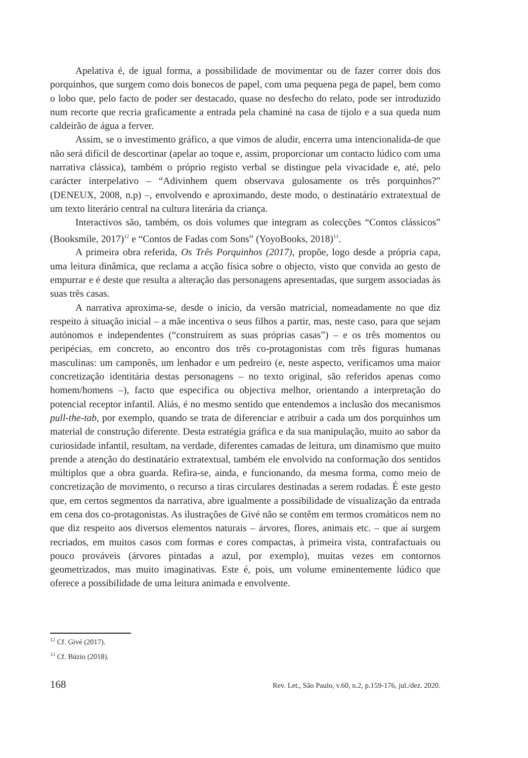Apelativa é, de igual forma, a possibilidade de movimentar ou de fazer correr dois dos porquinhos, que surgem como dois bonecos de papel, com uma pequena pega de papel, bem como o lobo que, pelo facto de poder ser destacado, quase no desfecho do relato, pode ser introduzido num recorte que recria graficamente a entrada pela chaminé na casa de tijolo e a sua queda num caldeirão de água a ferver.
Assim, se o investimento gráfico, a que vimos de aludir, encerra uma intencionalida-de que não será difícil de descortinar (apelar ao toque e, assim, proporcionar um contacto lúdico com uma narrativa clássica), também o próprio registo verbal se distingue pela vivacidade e, até, pelo carácter interpelativo – “Adivinhem quem observava gulosamente os três porquinhos?” (DENEUX, 2008, n.p) –, envolvendo e aproximando, deste modo, o destinatário extratextual de um texto literário central na cultura literária da criança.
Interactivos são, também, os dois volumes que integram as colecções “Contos clássicos” (Booksmile, 2017)<sup>12</sup> e “Contos de Fadas com Sons” (YoyoBooks, 2018)<sup>13</sup>.
A primeira obra referida, Os Três Porquinhos (2017), propõe, logo desde a própria capa, uma leitura dinâmica, que reclama a acção física sobre o objecto, visto que convida ao gesto de empurrar e é deste que resulta a alteração das personagens apresentadas, que surgem associadas às suas três casas.
A narrativa aproxima-se, desde o início, da versão matricial, nomeadamente no que diz respeito à situação inicial – a mãe incentiva o seus filhos a partir, mas, neste caso, para que sejam autónomos e independentes (“construírem as suas próprias casas”) – e os três momentos ou peripécias, em concreto, ao encontro dos três co-protagonistas com três figuras humanas masculinas: um camponês, um lenhador e um pedreiro (e, neste aspecto, verificamos uma maior concretização identitária destas personagens – no texto original, são referidos apenas como homem/homens –), facto que especifica ou objectiva melhor, orientando a interpretação do potencial receptor infantil. Aliás, é no mesmo sentido que entendemos a inclusão dos mecanismos pull-the-tab, por exemplo, quando se trata de diferenciar e atribuir a cada um dos porquinhos um material de construção diferente. Desta estratégia gráfica e da sua manipulação, muito ao sabor da curiosidade infantil, resultam, na verdade, diferentes camadas de leitura, um dinamismo que muito prende a atenção do destinatário extratextual, também ele envolvido na conformação dos sentidos múltiplos que a obra guarda. Refira-se, ainda, e funcionando, da mesma forma, como meio de concretização de movimento, o recurso a tiras circulares destinadas a serem rodadas. É este gesto que, em certos segmentos da narrativa, abre igualmente a possibilidade de visualização da entrada em cena dos co-protagonistas. As ilustrações de Givé não se contêm em termos cromáticos nem no que diz respeito aos diversos elementos naturais – árvores, flores, animais etc. – que aí surgem recriados, em muitos casos com formas e cores compactas, à primeira vista, contrafactuais ou pouco prováveis (árvores pintadas a azul, por exemplo), muitas vezes em contornos geometrizados, mas muito imaginativas. Este é, pois, um volume eminentemente lúdico que oferece a possibilidade de uma leitura animada e envolvente.
<sup>12</sup> Cf. Givé (2017).
<sup>13</sup> Cf. Búzio (2018).
168 Rev. Let., São Paulo, v.60, n.2, p.159-176, jul./dez. 2020.